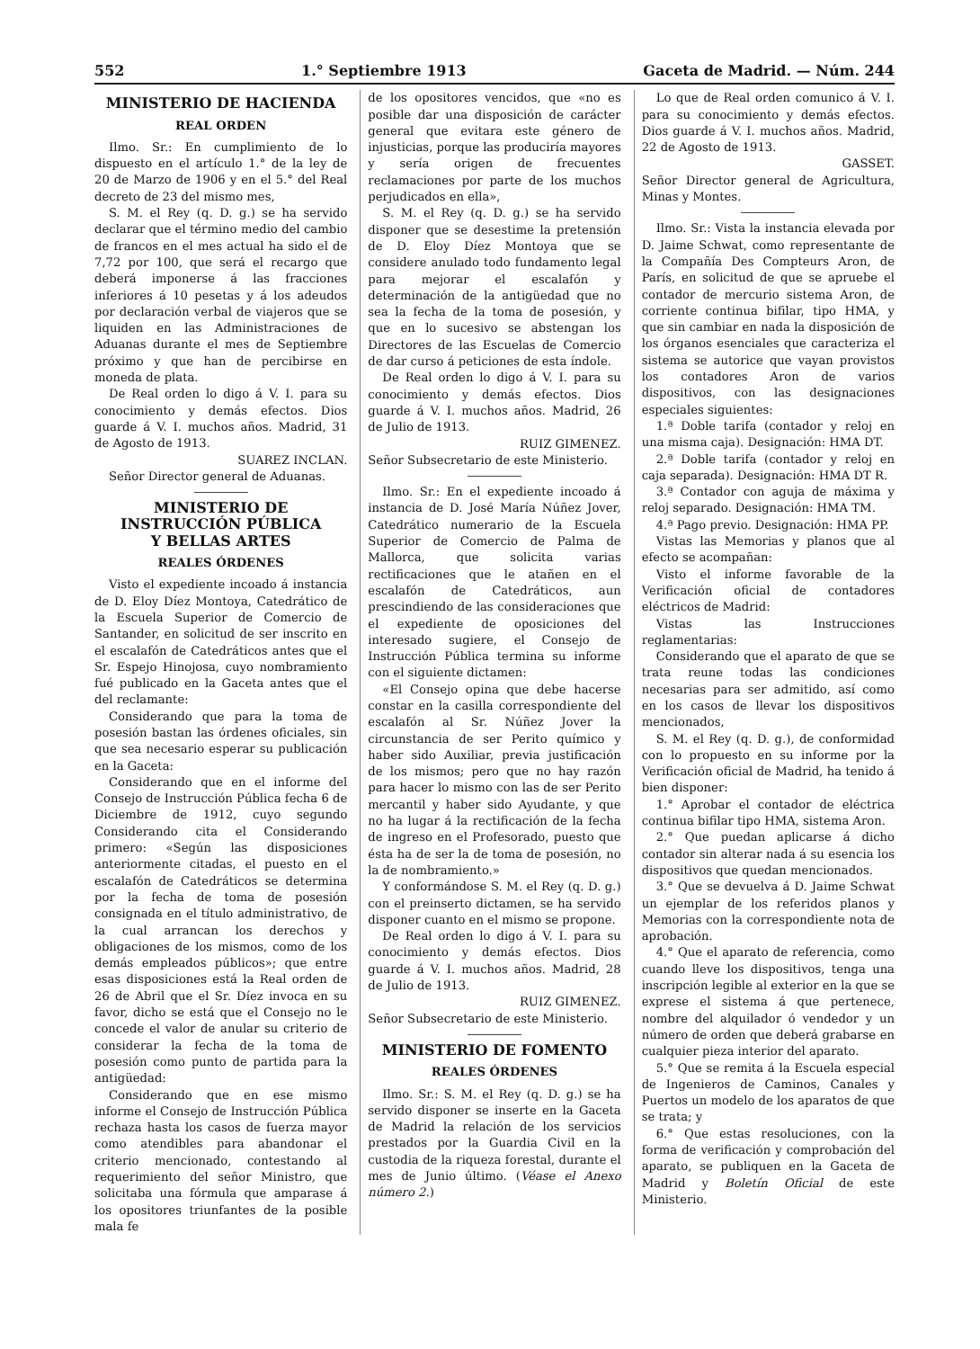552 1.° Septiembre 1913 Gaceta de Madrid. — Núm. 244
MINISTERIO DE HACIENDA
REAL ORDEN
Ilmo. Sr.: En cumplimiento de lo dispuesto en el artículo 1.° de la ley de 20 de Marzo de 1906 y en el 5.° del Real decreto de 23 del mismo mes,
S. M. el Rey (q. D. g.) se ha servido declarar que el término medio del cambio de francos en el mes actual ha sido el de 7,72 por 100, que será el recargo que deberá imponerse á las fracciones inferiores á 10 pesetas y á los adeudos por declaración verbal de viajeros que se liquiden en las Administraciones de Aduanas durante el mes de Septiembre próximo y que han de percibirse en moneda de plata.
De Real orden lo digo á V. I. para su conocimiento y demás efectos. Dios guarde á V. I. muchos años. Madrid, 31 de Agosto de 1913.
SUAREZ INCLAN.
Señor Director general de Aduanas.
MINISTERIO DE INSTRUCCIÓN PÚBLICA
Y BELLAS ARTES
REALES ÓRDENES
Visto el expediente incoado á instancia de D. Eloy Díez Montoya, Catedrático de la Escuela Superior de Comercio de Santander, en solicitud de ser inscrito en el escalafón de Catedráticos antes que el Sr. Espejo Hinojosa, cuyo nombramiento fué publicado en la Gaceta antes que el del reclamante:
Considerando que para la toma de posesión bastan las órdenes oficiales, sin que sea necesario esperar su publicación en la Gaceta:
Considerando que en el informe del Consejo de Instrucción Pública fecha 6 de Diciembre de 1912, cuyo segundo Considerando cita el Considerando primero: «Según las disposiciones anteriormente citadas, el puesto en el escalafón de Catedráticos se determina por la fecha de toma de posesión consignada en el título administrativo, de la cual arrancan los derechos y obligaciones de los mismos, como de los demás empleados públicos»; que entre esas disposiciones está la Real orden de 26 de Abril que el Sr. Díez invoca en su favor, dicho se está que el Consejo no le concede el valor de anular su criterio de considerar la fecha de la toma de posesión como punto de partida para la antigüedad:
Considerando que en ese mismo informe el Consejo de Instrucción Pública rechaza hasta los casos de fuerza mayor como atendibles para abandonar el criterio mencionado, contestando al requerimiento del señor Ministro, que solicitaba una fórmula que amparase á los opositores triunfantes de la posible mala fe
de los opositores vencidos, que «no es posible dar una disposición de carácter general que evitara este género de injusticias, porque las produciría mayores y sería origen de frecuentes reclamaciones por parte de los muchos perjudicados en ella»,
S. M. el Rey (q. D. g.) se ha servido disponer que se desestime la pretensión de D. Eloy Díez Montoya que se considere anulado todo fundamento legal para mejorar el escalafón y determinación de la antigüedad que no sea la fecha de la toma de posesión, y que en lo sucesivo se abstengan los Directores de las Escuelas de Comercio de dar curso á peticiones de esta índole.
De Real orden lo digo á V. I. para su conocimiento y demás efectos. Dios guarde á V. I. muchos años. Madrid, 26 de Julio de 1913.
RUIZ GIMENEZ.
Señor Subsecretario de este Ministerio.
Ilmo. Sr.: En el expediente incoado á instancia de D. José María Núñez Jover, Catedrático numerario de la Escuela Superior de Comercio de Palma de Mallorca, que solicita varias rectificaciones que le atañen en el escalafón de Catedráticos, aun prescindiendo de las consideraciones que el expediente de oposiciones del interesado sugiere, el Consejo de Instrucción Pública termina su informe con el siguiente dictamen:
«El Consejo opina que debe hacerse constar en la casilla correspondiente del escalafón al Sr. Núñez Jover la circunstancia de ser Perito químico y haber sido Auxiliar, previa justificación de los mismos; pero que no hay razón para hacer lo mismo con las de ser Perito mercantil y haber sido Ayudante, y que no ha lugar á la rectificación de la fecha de ingreso en el Profesorado, puesto que ésta ha de ser la de toma de posesión, no la de nombramiento.»
Y conformándose S. M. el Rey (q. D. g.) con el preinserto dictamen, se ha servido disponer cuanto en el mismo se propone.
De Real orden lo digo á V. I. para su conocimiento y demás efectos. Dios guarde á V. I. muchos años. Madrid, 28 de Julio de 1913.
RUIZ GIMENEZ.
Señor Subsecretario de este Ministerio.
MINISTERIO DE FOMENTO
REALES ÓRDENES
Ilmo. Sr.: S. M. el Rey (q. D. g.) se ha servido disponer se inserte en la Gaceta de Madrid la relación de los servicios prestados por la Guardia Civil en la custodia de la riqueza forestal, durante el mes de Junio último. (Véase el Anexo número 2.)
Lo que de Real orden comunico á V. I. para su conocimiento y demás efectos. Dios guarde á V. I. muchos años. Madrid, 22 de Agosto de 1913.
GASSET.
Señor Director general de Agricultura, Minas y Montes.
Ilmo. Sr.: Vista la instancia elevada por D. Jaime Schwat, como representante de la Compañía Des Compteurs Aron, de París, en solicitud de que se apruebe el contador de mercurio sistema Aron, de corriente continua bifilar, tipo HMA, y que sin cambiar en nada la disposición de los órganos esenciales que caracteriza el sistema se autorice que vayan provistos los contadores Aron de varios dispositivos, con las designaciones especiales siguientes:
1.ª Doble tarifa (contador y reloj en una misma caja). Designación: HMA DT.
2.ª Doble tarifa (contador y reloj en caja separada). Designación: HMA DT R.
3.ª Contador con aguja de máxima y reloj separado. Designación: HMA TM.
4.ª Pago previo. Designación: HMA PP.
Vistas las Memorias y planos que al efecto se acompañan:
Visto el informe favorable de la Verificación oficial de contadores eléctricos de Madrid:
Vistas las Instrucciones reglamentarias:
Considerando que el aparato de que se trata reune todas las condiciones necesarias para ser admitido, así como en los casos de llevar los dispositivos mencionados,
S. M. el Rey (q. D. g.), de conformidad con lo propuesto en su informe por la Verificación oficial de Madrid, ha tenido á bien disponer:
1.° Aprobar el contador de eléctrica continua bifilar tipo HMA, sistema Aron.
2.° Que puedan aplicarse á dicho contador sin alterar nada á su esencia los dispositivos que quedan mencionados.
3.° Que se devuelva á D. Jaime Schwat un ejemplar de los referidos planos y Memorias con la correspondiente nota de aprobación.
4.° Que el aparato de referencia, como cuando lleve los dispositivos, tenga una inscripción legible al exterior en la que se exprese el sistema á que pertenece, nombre del alquilador ó vendedor y un número de orden que deberá grabarse en cualquier pieza interior del aparato.
5.° Que se remita á la Escuela especial de Ingenieros de Caminos, Canales y Puertos un modelo de los aparatos de que se trata; y
6.° Que estas resoluciones, con la forma de verificación y comprobación del aparato, se publiquen en la Gaceta de Madrid y Boletín Oficial de este Ministerio.